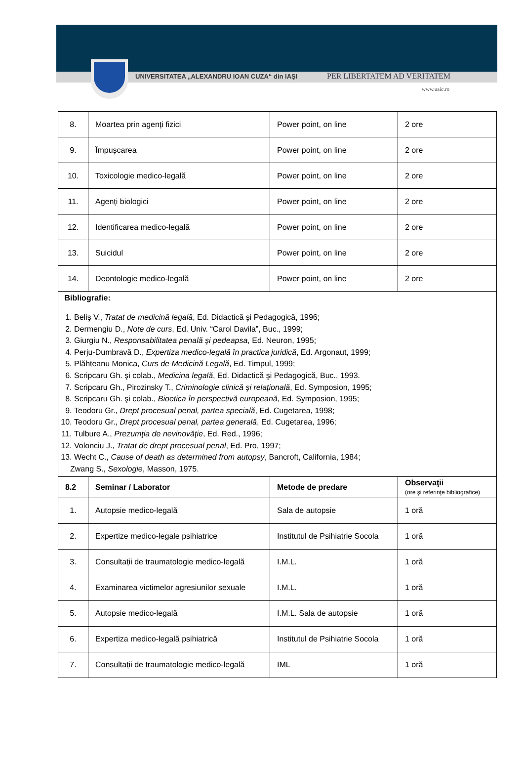UNIVERSITATEA „ALEXANDRU IOAN CUZA“ din IAŞI
PER LIBERTATEM AD VERITATEM
www.uaic.ro
| 8. | Moartea prin agenți fizici | Power point, on line | 2 ore |
| 9. | Împușcarea | Power point, on line | 2 ore |
| 10. | Toxicologie medico-legală | Power point, on line | 2 ore |
| 11. | Agenți biologici | Power point, on line | 2 ore |
| 12. | Identificarea medico-legală | Power point, on line | 2 ore |
| 13. | Suicidul | Power point, on line | 2 ore |
| 14. | Deontologie medico-legală | Power point, on line | 2 ore |
| Bibliografie: 1. Beliş V., Tratat de medicină legală , Ed. Didactică şi Pedagogică, 1996; 2. Dermengiu D., Note de curs , Ed. Univ. “Carol Davila”, Buc., 1999; 3. Giurgiu N., Responsabilitatea penală şi pedeapsa , Ed. Neuron, 1995; 4. Perju-Dumbravă D., Expertiza medico-legală în practica juridică , Ed. Argonaut, 1999; 5. Plăhteanu Monica, Curs de Medicină Legală , Ed. Timpul, 1999; 6. Scripcaru Gh. şi colab., Medicina legală , Ed. Didactică şi Pedagogică, Buc., 1993. 7. Scripcaru Gh., Pirozinsky T., Criminologie clinică şi relaţională , Ed. Symposion, 1995; 8. Scripcaru Gh. şi colab., Bioetica în perspectivă europeană , Ed. Symposion, 1995; 9. Teodoru Gr., Drept procesual penal, partea specială , Ed. Cugetarea, 1998; 10. Teodoru Gr., Drept procesual penal, partea generală , Ed. Cugetarea, 1996; 11. Tulbure A., Prezumţia de nevinovăţie , Ed. Red., 1996; 12. Volonciu J., Tratat de drept procesual penal , Ed. Pro, 1997; 13. Wecht C., Cause of death as determined from autopsy , Bancroft, California, 1984; Zwang S., Sexologie , Masson, 1975. | | | |
| 8.2 | Seminar / Laborator | Metode de predare | Observaţii (ore şi referinţe bibliografice) |
| 1. | Autopsie medico-legală | Sala de autopsie | 1 oră |
| 2. | Expertize medico-legale psihiatrice | Institutul de Psihiatrie Socola | 1 oră |
| 3. | Consultații de traumatologie medico-legală | I.M.L. | 1 oră |
| 4. | Examinarea victimelor agresiunilor sexuale | I.M.L. | 1 oră |
| 5. | Autopsie medico-legală | I.M.L. Sala de autopsie | 1 oră |
| 6. | Expertiza medico-legală psihiatrică | Institutul de Psihiatrie Socola | 1 oră |
| 7. | Consultații de traumatologie medico-legală | IML | 1 oră |